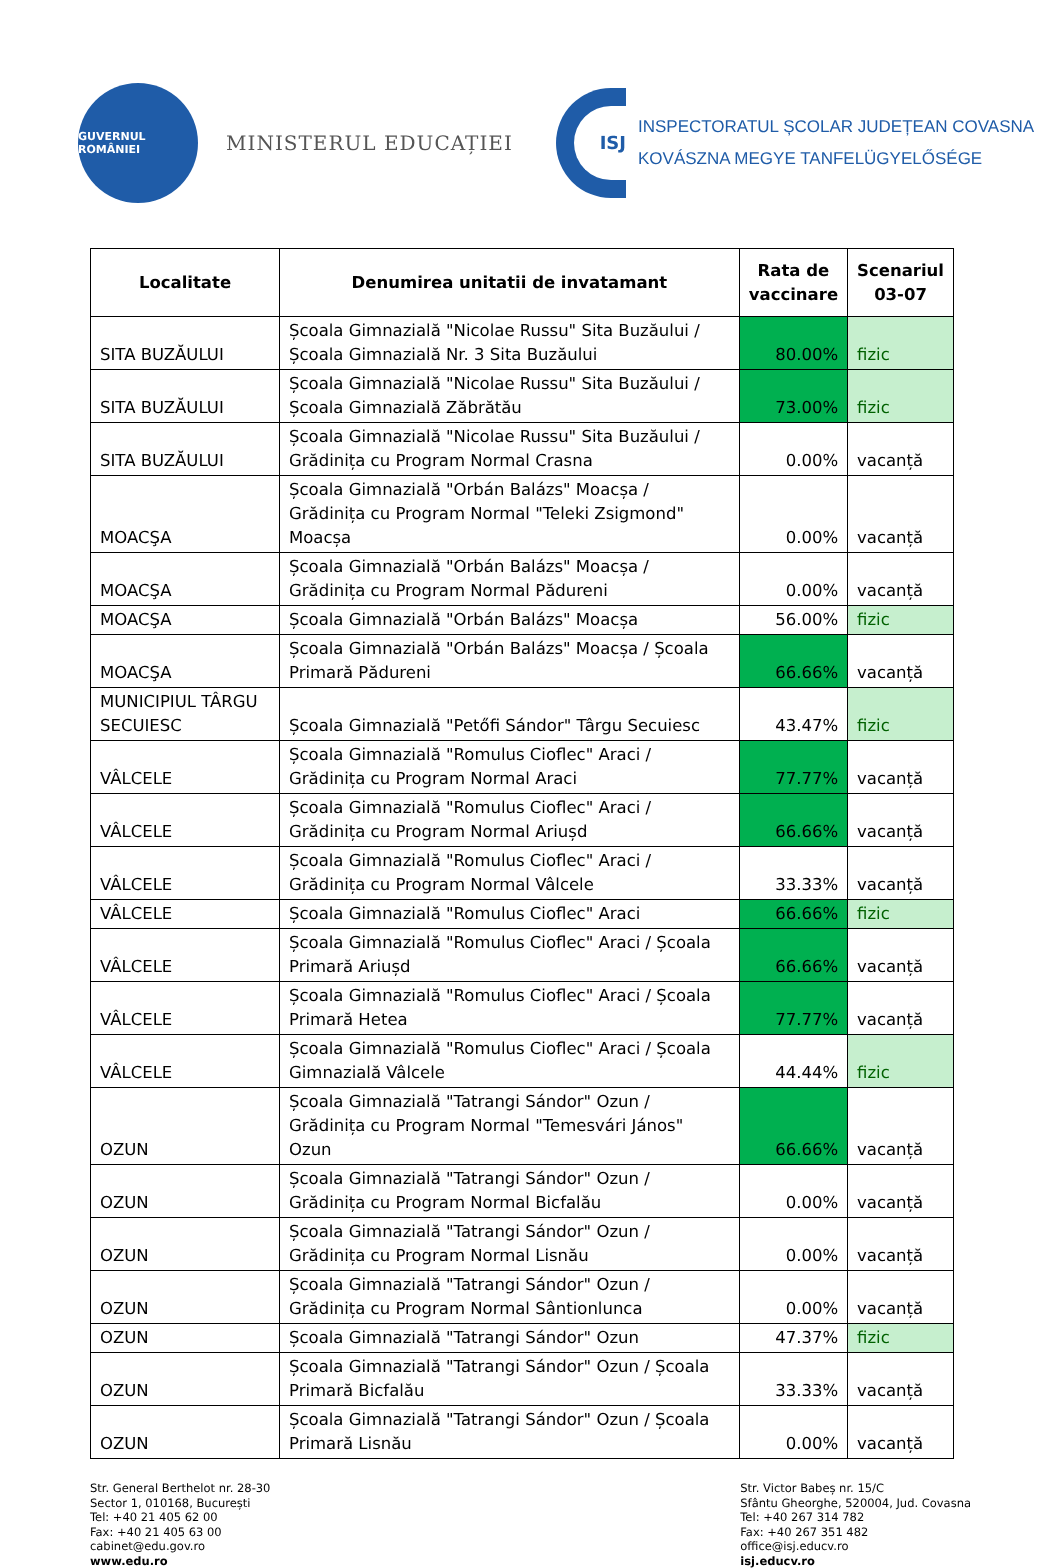GUVERNUL ROMÂNIEI
MINISTERUL EDUCAȚIEI
ISJ
INSPECTORATUL ȘCOLAR JUDEȚEAN COVASNA
KOVÁSZNA MEGYE TANFELÜGYELŐSÉGE
| Localitate | Denumirea unitatii de invatamant | Rata de vaccinare | Scenariul 03-07 |
| --- | --- | --- | --- |
| SITA BUZĂULUI | Școala Gimnazială "Nicolae Russu" Sita Buzăului / Școala Gimnazială Nr. 3 Sita Buzăului | 80.00% | fizic |
| SITA BUZĂULUI | Școala Gimnazială "Nicolae Russu" Sita Buzăului / Școala Gimnazială Zăbrătău | 73.00% | fizic |
| SITA BUZĂULUI | Școala Gimnazială "Nicolae Russu" Sita Buzăului / Grădinița cu Program Normal Crasna | 0.00% | vacanță |
| MOACŞA | Școala Gimnazială "Orbán Balázs" Moacșa / Grădinița cu Program Normal "Teleki Zsigmond" Moacșa | 0.00% | vacanță |
| MOACŞA | Școala Gimnazială "Orbán Balázs" Moacșa / Grădinița cu Program Normal Pădureni | 0.00% | vacanță |
| MOACŞA | Școala Gimnazială "Orbán Balázs" Moacșa | 56.00% | fizic |
| MOACŞA | Școala Gimnazială "Orbán Balázs" Moacșa / Școala Primară Pădureni | 66.66% | vacanță |
| MUNICIPIUL TÂRGU SECUIESC | Școala Gimnazială "Petőfi Sándor" Târgu Secuiesc | 43.47% | fizic |
| VÂLCELE | Școala Gimnazială "Romulus Cioflec" Araci / Grădinița cu Program Normal Araci | 77.77% | vacanță |
| VÂLCELE | Școala Gimnazială "Romulus Cioflec" Araci / Grădinița cu Program Normal Ariușd | 66.66% | vacanță |
| VÂLCELE | Școala Gimnazială "Romulus Cioflec" Araci / Grădinița cu Program Normal Vâlcele | 33.33% | vacanță |
| VÂLCELE | Școala Gimnazială "Romulus Cioflec" Araci | 66.66% | fizic |
| VÂLCELE | Școala Gimnazială "Romulus Cioflec" Araci / Școala Primară Ariușd | 66.66% | vacanță |
| VÂLCELE | Școala Gimnazială "Romulus Cioflec" Araci / Școala Primară Hetea | 77.77% | vacanță |
| VÂLCELE | Școala Gimnazială "Romulus Cioflec" Araci / Școala Gimnazială Vâlcele | 44.44% | fizic |
| OZUN | Școala Gimnazială "Tatrangi Sándor" Ozun / Grădinița cu Program Normal "Temesvári János" Ozun | 66.66% | vacanță |
| OZUN | Școala Gimnazială "Tatrangi Sándor" Ozun / Grădinița cu Program Normal Bicfalău | 0.00% | vacanță |
| OZUN | Școala Gimnazială "Tatrangi Sándor" Ozun / Grădinița cu Program Normal Lisnău | 0.00% | vacanță |
| OZUN | Școala Gimnazială "Tatrangi Sándor" Ozun / Grădinița cu Program Normal Sântionlunca | 0.00% | vacanță |
| OZUN | Școala Gimnazială "Tatrangi Sándor" Ozun | 47.37% | fizic |
| OZUN | Școala Gimnazială "Tatrangi Sándor" Ozun / Școala Primară Bicfalău | 33.33% | vacanță |
| OZUN | Școala Gimnazială "Tatrangi Sándor" Ozun / Școala Primară Lisnău | 0.00% | vacanță |
Str. General Berthelot nr. 28-30
Sector 1, 010168, București
Tel: +40 21 405 62 00
Fax: +40 21 405 63 00
cabinet@edu.gov.ro
www.edu.ro
Str. Victor Babeș nr. 15/C
Sfântu Gheorghe, 520004, Jud. Covasna
Tel: +40 267 314 782
Fax: +40 267 351 482
office@isj.educv.ro
isj.educv.ro